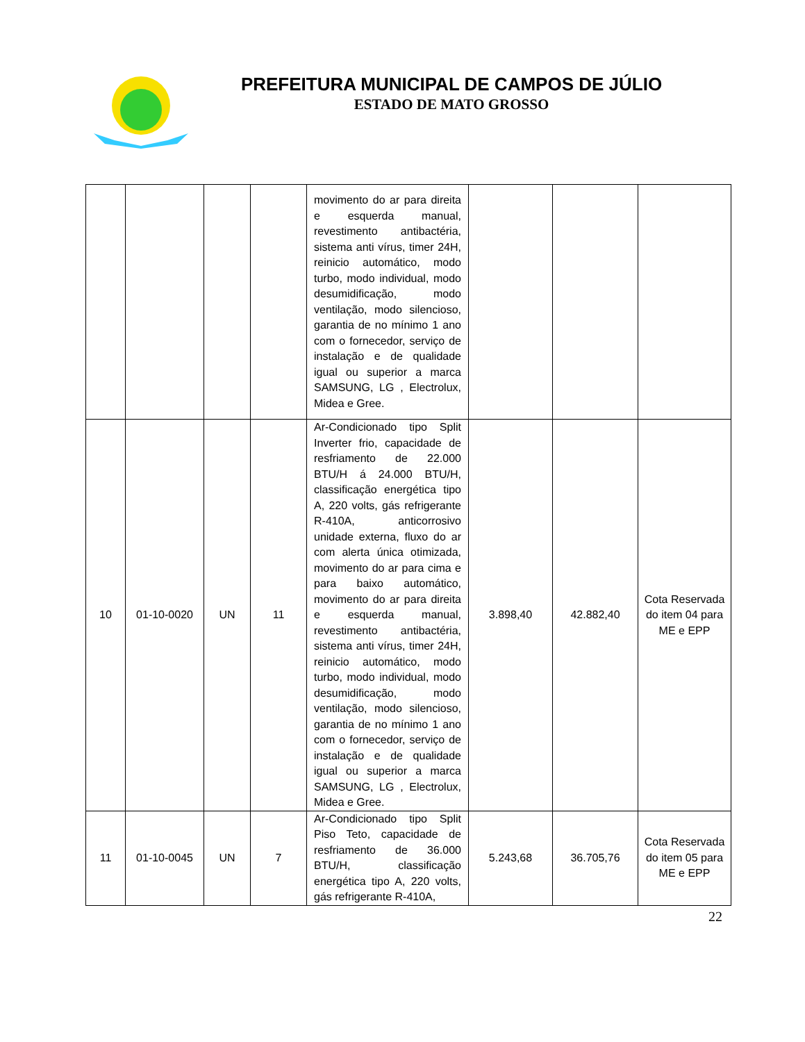PREFEITURA MUNICIPAL DE CAMPOS DE JÚLIO
ESTADO DE MATO GROSSO
| | | | | movimento do ar para direita e esquerda manual, revestimento antibactéria, sistema anti vírus, timer 24H, reinicio automático, modo turbo, modo individual, modo desumidificação, modo ventilação, modo silencioso, garantia de no mínimo 1 ano com o fornecedor, serviço de instalação e de qualidade igual ou superior a marca SAMSUNG, LG , Electrolux, Midea e Gree. | | | |
| 10 | 01-10-0020 | UN | 11 | Ar-Condicionado tipo Split Inverter frio, capacidade de resfriamento de 22.000 BTU/H á 24.000 BTU/H, classificação energética tipo A, 220 volts, gás refrigerante R-410A, anticorrosivo unidade externa, fluxo do ar com alerta única otimizada, movimento do ar para cima e para baixo automático, movimento do ar para direita e esquerda manual, revestimento antibactéria, sistema anti vírus, timer 24H, reinicio automático, modo turbo, modo individual, modo desumidificação, modo ventilação, modo silencioso, garantia de no mínimo 1 ano com o fornecedor, serviço de instalação e de qualidade igual ou superior a marca SAMSUNG, LG , Electrolux, Midea e Gree. | 3.898,40 | 42.882,40 | Cota Reservada do item 04 para ME e EPP |
| 11 | 01-10-0045 | UN | 7 | Ar-Condicionado tipo Split Piso Teto, capacidade de resfriamento de 36.000 BTU/H, classificação energética tipo A, 220 volts, gás refrigerante R-410A, | 5.243,68 | 36.705,76 | Cota Reservada do item 05 para ME e EPP |
22